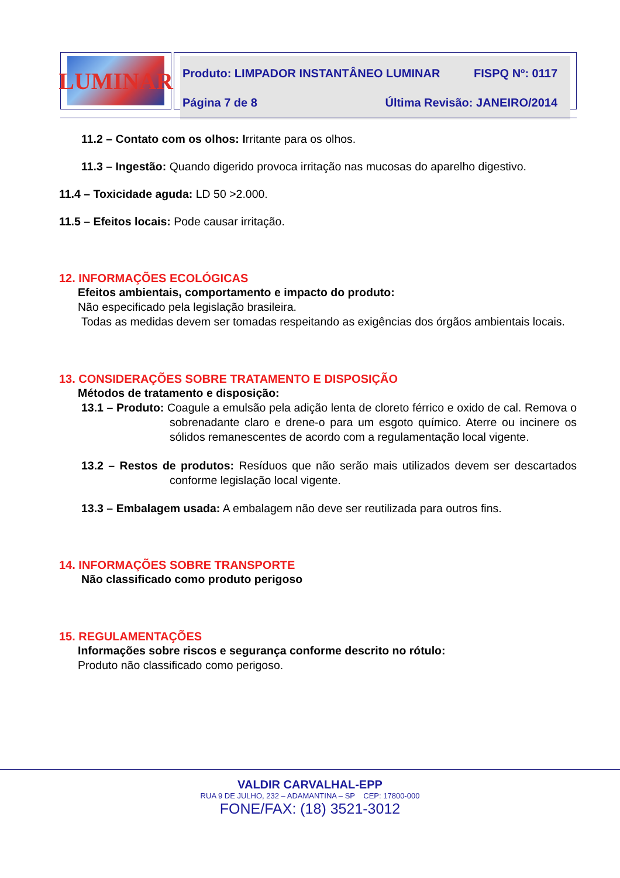LUMINAR
Produto: LIMPADOR INSTANTÂNEO LUMINAR FISPQ Nº: 0117
Página 7 de 8 Última Revisão: JANEIRO/2014
11.2 – Contato com os olhos: Irritante para os olhos.
11.3 – Ingestão: Quando digerido provoca irritação nas mucosas do aparelho digestivo.
11.4 – Toxicidade aguda: LD 50 >2.000.
11.5 – Efeitos locais: Pode causar irritação.
12. INFORMAÇÕES ECOLÓGICAS
Efeitos ambientais, comportamento e impacto do produto:
Não especificado pela legislação brasileira.
Todas as medidas devem ser tomadas respeitando as exigências dos órgãos ambientais locais.
13. CONSIDERAÇÕES SOBRE TRATAMENTO E DISPOSIÇÃO
Métodos de tratamento e disposição:
13.1 – Produto: Coagule a emulsão pela adição lenta de cloreto férrico e oxido de cal. Remova o sobrenadante claro e drene-o para um esgoto químico. Aterre ou incinere os sólidos remanescentes de acordo com a regulamentação local vigente.
13.2 – Restos de produtos: Resíduos que não serão mais utilizados devem ser descartados conforme legislação local vigente.
13.3 – Embalagem usada: A embalagem não deve ser reutilizada para outros fins.
14. INFORMAÇÕES SOBRE TRANSPORTE
Não classificado como produto perigoso
15. REGULAMENTAÇÕES
Informações sobre riscos e segurança conforme descrito no rótulo:
Produto não classificado como perigoso.
VALDIR CARVALHAL-EPP
RUA 9 DE JULHO, 232 – ADAMANTINA – SP CEP: 17800-000
FONE/FAX: (18) 3521-3012